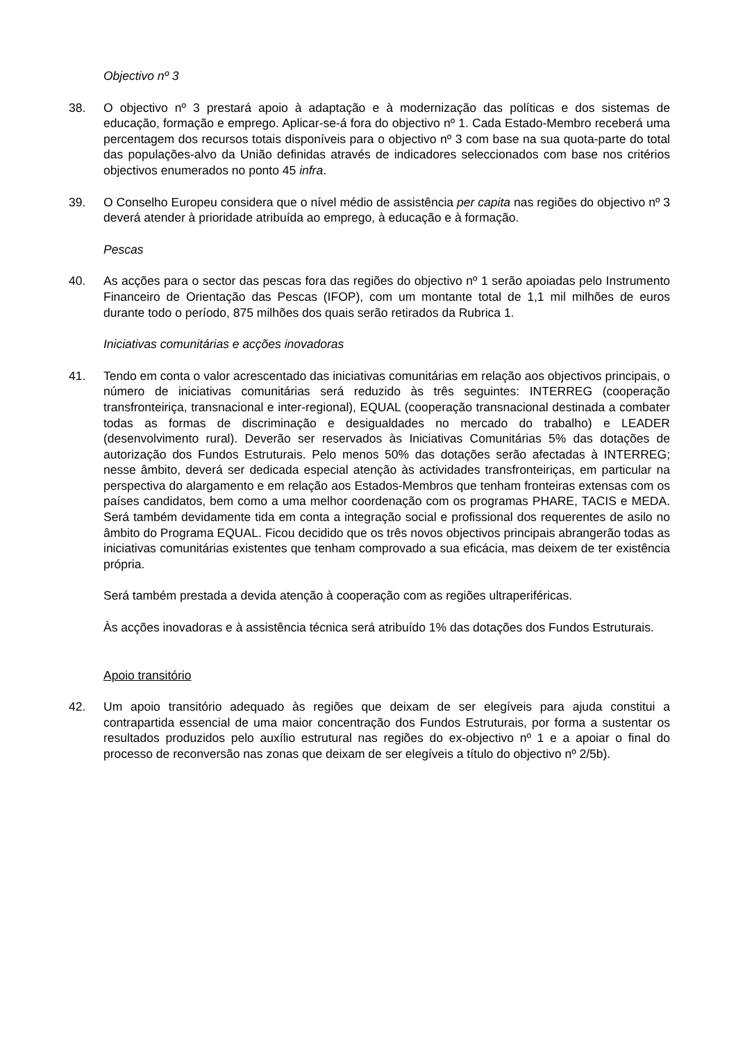Objectivo nº 3
38. O objectivo nº 3 prestará apoio à adaptação e à modernização das políticas e dos sistemas de educação, formação e emprego. Aplicar-se-á fora do objectivo nº 1. Cada Estado-Membro receberá uma percentagem dos recursos totais disponíveis para o objectivo nº 3 com base na sua quota-parte do total das populações-alvo da União definidas através de indicadores seleccionados com base nos critérios objectivos enumerados no ponto 45 infra.
39. O Conselho Europeu considera que o nível médio de assistência per capita nas regiões do objectivo nº 3 deverá atender à prioridade atribuída ao emprego, à educação e à formação.
Pescas
40. As acções para o sector das pescas fora das regiões do objectivo nº 1 serão apoiadas pelo Instrumento Financeiro de Orientação das Pescas (IFOP), com um montante total de 1,1 mil milhões de euros durante todo o período, 875 milhões dos quais serão retirados da Rubrica 1.
Iniciativas comunitárias e acções inovadoras
41. Tendo em conta o valor acrescentado das iniciativas comunitárias em relação aos objectivos principais, o número de iniciativas comunitárias será reduzido às três seguintes: INTERREG (cooperação transfronteiriça, transnacional e inter-regional), EQUAL (cooperação transnacional destinada a combater todas as formas de discriminação e desigualdades no mercado do trabalho) e LEADER (desenvolvimento rural). Deverão ser reservados às Iniciativas Comunitárias 5% das dotações de autorização dos Fundos Estruturais. Pelo menos 50% das dotações serão afectadas à INTERREG; nesse âmbito, deverá ser dedicada especial atenção às actividades transfronteiriças, em particular na perspectiva do alargamento e em relação aos Estados-Membros que tenham fronteiras extensas com os países candidatos, bem como a uma melhor coordenação com os programas PHARE, TACIS e MEDA. Será também devidamente tida em conta a integração social e profissional dos requerentes de asilo no âmbito do Programa EQUAL. Ficou decidido que os três novos objectivos principais abrangerão todas as iniciativas comunitárias existentes que tenham comprovado a sua eficácia, mas deixem de ter existência própria.
Será também prestada a devida atenção à cooperação com as regiões ultraperiféricas.
Às acções inovadoras e à assistência técnica será atribuído 1% das dotações dos Fundos Estruturais.
Apoio transitório
42. Um apoio transitório adequado às regiões que deixam de ser elegíveis para ajuda constitui a contrapartida essencial de uma maior concentração dos Fundos Estruturais, por forma a sustentar os resultados produzidos pelo auxílio estrutural nas regiões do ex-objectivo nº 1 e a apoiar o final do processo de reconversão nas zonas que deixam de ser elegíveis a título do objectivo nº 2/5b).